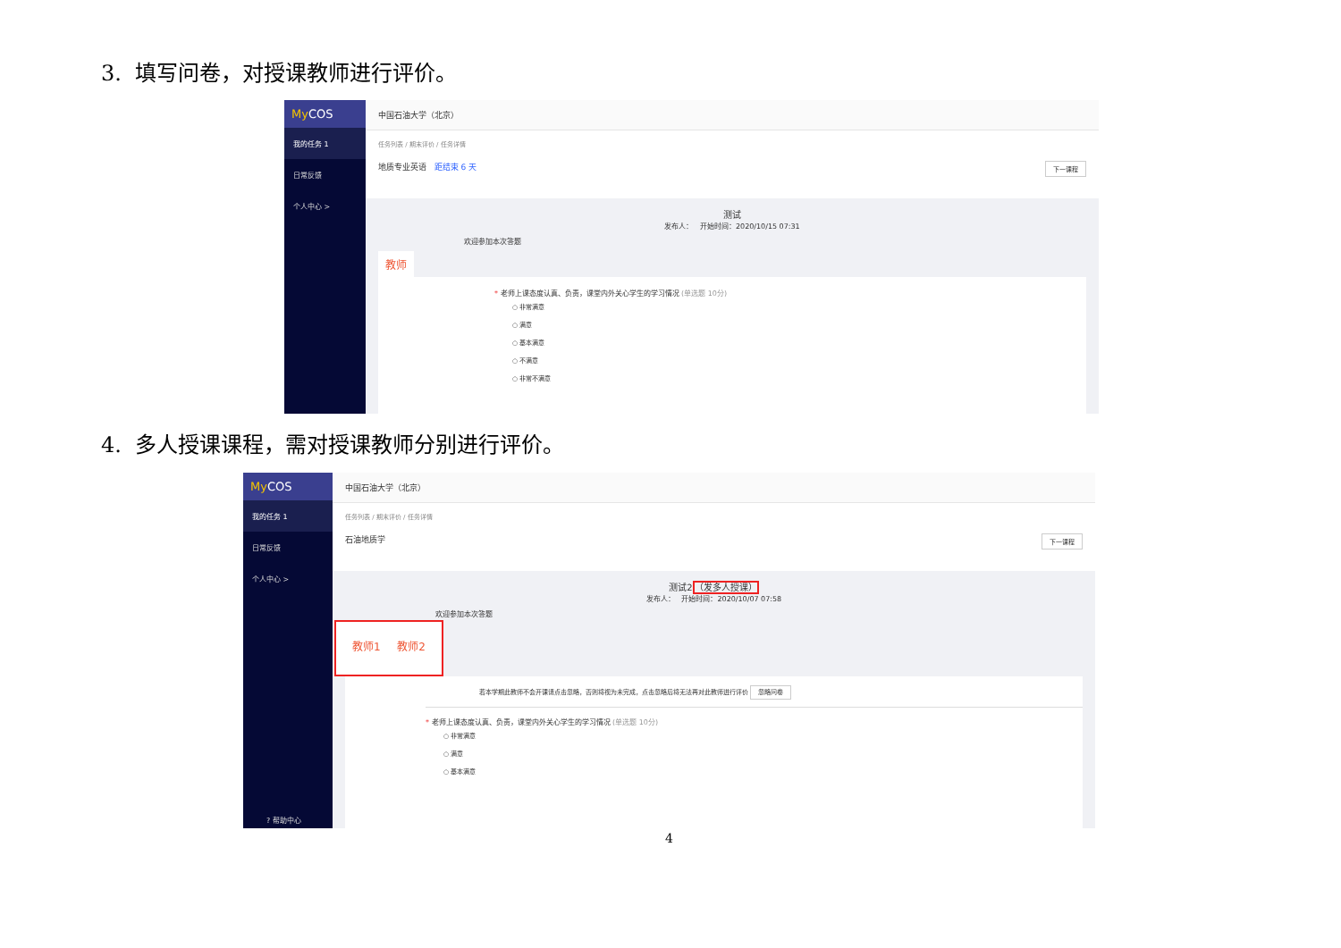3. 填写问卷，对授课教师进行评价。
My COS
我的任务 1
日常反馈
个人中心 >
中国石油大学（北京）
任务列表 / 期末评价 / 任务详情
地质专业英语 距结束 6 天 下一课程
测试
发布人： 开始时间：2020/10/15 07:31
欢迎参加本次答题
教师
* 老师上课态度认真、负责，课堂内外关心学生的学习情况 (单选题 10分)
○ 非常满意
○ 满意
○ 基本满意
○ 不满意
○ 非常不满意
4. 多人授课课程，需对授课教师分别进行评价。
My COS
我的任务 1
日常反馈
个人中心 >
? 帮助中心
中国石油大学（北京）
任务列表 / 期末评价 / 任务详情
石油地质学 下一课程
测试2（发多人授课）
发布人： 开始时间：2020/10/07 07:58
欢迎参加本次答题
教师1 教师2
若本学期此教师不会开课请点击忽略，否则将视为未完成，点击忽略后将无法再对此教师进行评价 忽略问卷
* 老师上课态度认真、负责，课堂内外关心学生的学习情况 (单选题 10分)
○ 非常满意
○ 满意
○ 基本满意
4